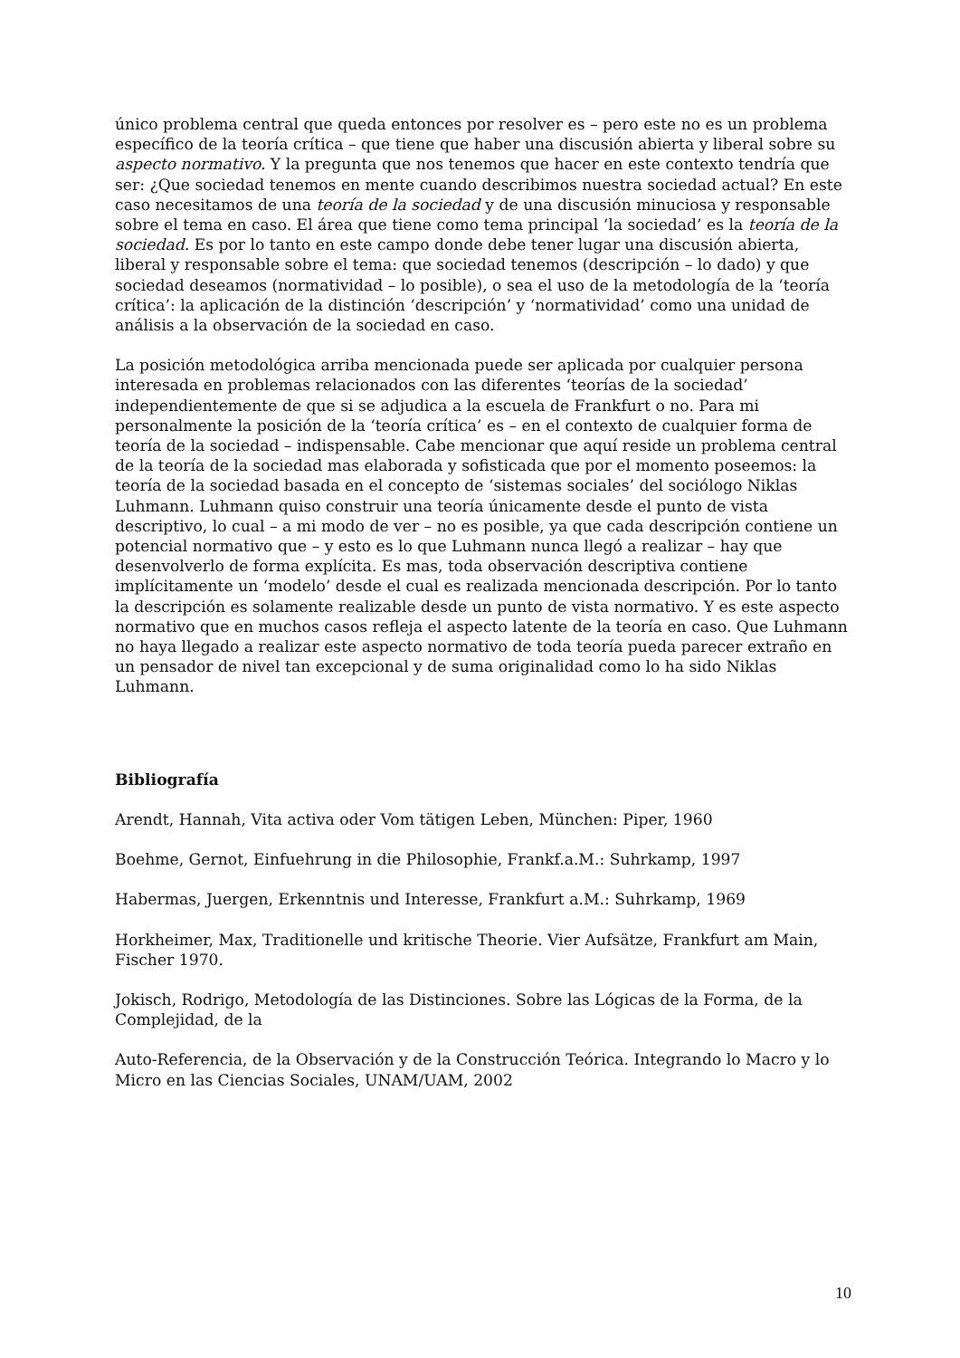único problema central que queda entonces por resolver es – pero este no es un problema específico de la teoría crítica – que tiene que haber una discusión abierta y liberal sobre su aspecto normativo. Y la pregunta que nos tenemos que hacer en este contexto tendría que ser: ¿Que sociedad tenemos en mente cuando describimos nuestra sociedad actual? En este caso necesitamos de una teoría de la sociedad y de una discusión minuciosa y responsable sobre el tema en caso. El área que tiene como tema principal ‘la sociedad’ es la teoría de la sociedad. Es por lo tanto en este campo donde debe tener lugar una discusión abierta, liberal y responsable sobre el tema: que sociedad tenemos (descripción – lo dado) y que sociedad deseamos (normatividad – lo posible), o sea el uso de la metodología de la ‘teoría crítica’: la aplicación de la distinción ‘descripción’ y ‘normatividad’ como una unidad de análisis a la observación de la sociedad en caso.
La posición metodológica arriba mencionada puede ser aplicada por cualquier persona interesada en problemas relacionados con las diferentes ‘teorías de la sociedad’ independientemente de que si se adjudica a la escuela de Frankfurt o no. Para mi personalmente la posición de la ‘teoría crítica’ es – en el contexto de cualquier forma de teoría de la sociedad – indispensable. Cabe mencionar que aquí reside un problema central de la teoría de la sociedad mas elaborada y sofisticada que por el momento poseemos: la teoría de la sociedad basada en el concepto de ‘sistemas sociales’ del sociólogo Niklas Luhmann. Luhmann quiso construir una teoría únicamente desde el punto de vista descriptivo, lo cual – a mi modo de ver – no es posible, ya que cada descripción contiene un potencial normativo que – y esto es lo que Luhmann nunca llegó a realizar – hay que desenvolverlo de forma explícita. Es mas, toda observación descriptiva contiene implícitamente un ‘modelo’ desde el cual es realizada mencionada descripción. Por lo tanto la descripción es solamente realizable desde un punto de vista normativo. Y es este aspecto normativo que en muchos casos refleja el aspecto latente de la teoría en caso. Que Luhmann no haya llegado a realizar este aspecto normativo de toda teoría pueda parecer extraño en un pensador de nivel tan excepcional y de suma originalidad como lo ha sido Niklas Luhmann.
Bibliografía
Arendt, Hannah, Vita activa oder Vom tätigen Leben, München: Piper, 1960
Boehme, Gernot, Einfuehrung in die Philosophie, Frankf.a.M.: Suhrkamp, 1997
Habermas, Juergen, Erkenntnis und Interesse, Frankfurt a.M.: Suhrkamp, 1969
Horkheimer, Max, Traditionelle und kritische Theorie. Vier Aufsätze, Frankfurt am Main, Fischer 1970.
Jokisch, Rodrigo, Metodología de las Distinciones. Sobre las Lógicas de la Forma, de la Complejidad, de la
Auto-Referencia, de la Observación y de la Construcción Teórica. Integrando lo Macro y lo Micro en las Ciencias Sociales, UNAM/UAM, 2002
10